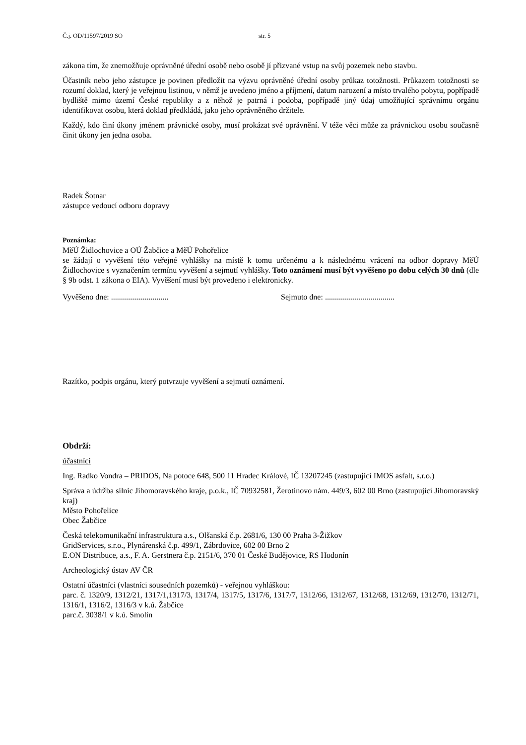Č.j. OD/11597/2019 SO str. 5
zákona tím, že znemožňuje oprávněné úřední osobě nebo osobě jí přizvané vstup na svůj pozemek nebo stavbu.
Účastník nebo jeho zástupce je povinen předložit na výzvu oprávněné úřední osoby průkaz totožnosti. Průkazem totožnosti se rozumí doklad, který je veřejnou listinou, v němž je uvedeno jméno a příjmení, datum narození a místo trvalého pobytu, popřípadě bydliště mimo území České republiky a z něhož je patrná i podoba, popřípadě jiný údaj umožňující správnímu orgánu identifikovat osobu, která doklad předkládá, jako jeho oprávněného držitele.
Každý, kdo činí úkony jménem právnické osoby, musí prokázat své oprávnění. V téže věci může za právnickou osobu současně činit úkony jen jedna osoba.
Radek Šotnar
zástupce vedoucí odboru dopravy
Poznámka:
MěÚ Židlochovice a OÚ Žabčice a MěÚ Pohořelice
se žádají o vyvěšení této veřejné vyhlášky na místě k tomu určenému a k následnému vrácení na odbor dopravy MěÚ Židlochovice s vyznačením termínu vyvěšení a sejmutí vyhlášky. Toto oznámení musí být vyvěšeno po dobu celých 30 dnů (dle § 9b odst. 1 zákona o EIA). Vyvěšení musí být provedeno i elektronicky.
Vyvěšeno dne: ............................. Sejmuto dne: ...................................
Razítko, podpis orgánu, který potvrzuje vyvěšení a sejmutí oznámení.
Obdrží:
účastníci
Ing. Radko Vondra – PRIDOS, Na potoce 648, 500 11 Hradec Králové, IČ 13207245 (zastupující IMOS asfalt, s.r.o.)
Správa a údržba silnic Jihomoravského kraje, p.o.k., IČ 70932581, Žerotínovo nám. 449/3, 602 00 Brno (zastupující Jihomoravský kraj)
Město Pohořelice
Obec Žabčice
Česká telekomunikační infrastruktura a.s., Olšanská č.p. 2681/6, 130 00 Praha 3-Žižkov
GridServices, s.r.o., Plynárenská č.p. 499/1, Zábrdovice, 602 00 Brno 2
E.ON Distribuce, a.s., F. A. Gerstnera č.p. 2151/6, 370 01 České Budějovice, RS Hodonín
Archeologický ústav AV ČR
Ostatní účastníci (vlastníci sousedních pozemků) - veřejnou vyhláškou:
parc. č. 1320/9, 1312/21, 1317/1,1317/3, 1317/4, 1317/5, 1317/6, 1317/7, 1312/66, 1312/67, 1312/68, 1312/69, 1312/70, 1312/71, 1316/1, 1316/2, 1316/3 v k.ú. Žabčice
parc.č. 3038/1 v k.ú. Smolín